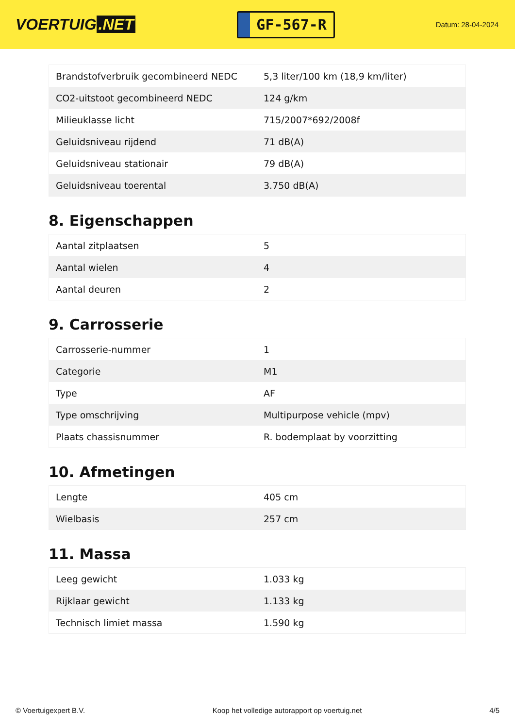VOERTUIG.NET
GF-567-R
Datum: 28-04-2024
| Brandstofverbruik gecombineerd NEDC | 5,3 liter/100 km (18,9 km/liter) |
| CO2-uitstoot gecombineerd NEDC | 124 g/km |
| Milieuklasse licht | 715/2007*692/2008f |
| Geluidsniveau rijdend | 71 dB(A) |
| Geluidsniveau stationair | 79 dB(A) |
| Geluidsniveau toerental | 3.750 dB(A) |
8. Eigenschappen
| Aantal zitplaatsen | 5 |
| Aantal wielen | 4 |
| Aantal deuren | 2 |
9. Carrosserie
| Carrosserie-nummer | 1 |
| Categorie | M1 |
| Type | AF |
| Type omschrijving | Multipurpose vehicle (mpv) |
| Plaats chassisnummer | R. bodemplaat by voorzitting |
10. Afmetingen
| Lengte | 405 cm |
| Wielbasis | 257 cm |
11. Massa
| Leeg gewicht | 1.033 kg |
| Rijklaar gewicht | 1.133 kg |
| Technisch limiet massa | 1.590 kg |
© Voertuigexpert B.V. Koop het volledige autorapport op voertuig.net 4/5